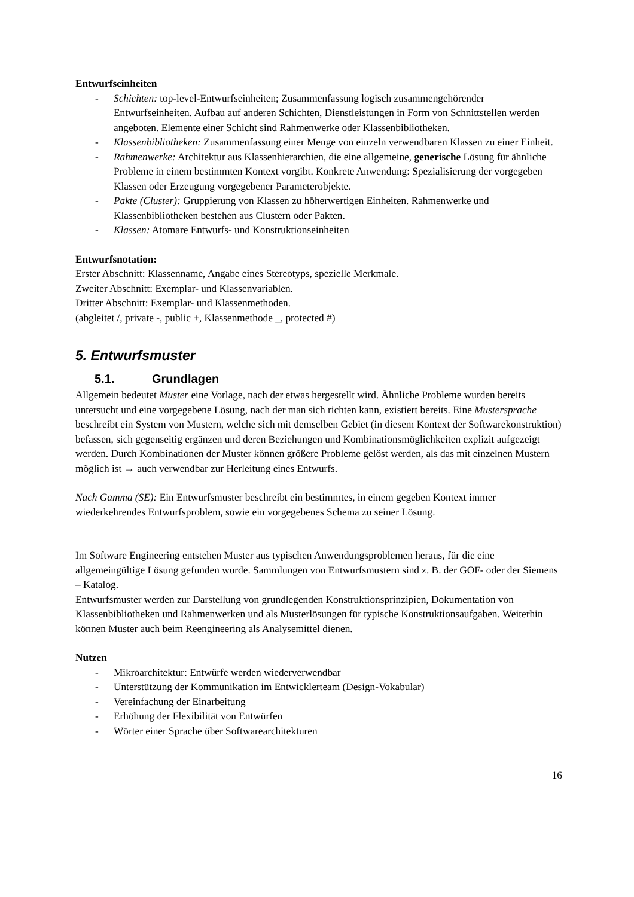Entwurfseinheiten
- Schichten: top-level-Entwurfseinheiten; Zusammenfassung logisch zusammengehörender Entwurfseinheiten. Aufbau auf anderen Schichten, Dienstleistungen in Form von Schnittstellen werden angeboten. Elemente einer Schicht sind Rahmenwerke oder Klassenbibliotheken.
- Klassenbibliotheken: Zusammenfassung einer Menge von einzeln verwendbaren Klassen zu einer Einheit.
- Rahmenwerke: Architektur aus Klassenhierarchien, die eine allgemeine, generische Lösung für ähnliche Probleme in einem bestimmten Kontext vorgibt. Konkrete Anwendung: Spezialisierung der vorgegeben Klassen oder Erzeugung vorgegebener Parameterobjekte.
- Pakte (Cluster): Gruppierung von Klassen zu höherwertigen Einheiten. Rahmenwerke und Klassenbibliotheken bestehen aus Clustern oder Pakten.
- Klassen: Atomare Entwurfs- und Konstruktionseinheiten
Entwurfsnotation:
Erster Abschnitt: Klassenname, Angabe eines Stereotyps, spezielle Merkmale.
Zweiter Abschnitt: Exemplar- und Klassenvariablen.
Dritter Abschnitt: Exemplar- und Klassenmethoden.
(abgleitet /, private -, public +, Klassenmethode _, protected #)
5. Entwurfsmuster
5.1. Grundlagen
Allgemein bedeutet Muster eine Vorlage, nach der etwas hergestellt wird. Ähnliche Probleme wurden bereits untersucht und eine vorgegebene Lösung, nach der man sich richten kann, existiert bereits. Eine Mustersprache beschreibt ein System von Mustern, welche sich mit demselben Gebiet (in diesem Kontext der Softwarekonstruktion) befassen, sich gegenseitig ergänzen und deren Beziehungen und Kombinationsmöglichkeiten explizit aufgezeigt werden. Durch Kombinationen der Muster können größere Probleme gelöst werden, als das mit einzelnen Mustern möglich ist → auch verwendbar zur Herleitung eines Entwurfs.
Nach Gamma (SE): Ein Entwurfsmuster beschreibt ein bestimmtes, in einem gegeben Kontext immer wiederkehrendes Entwurfsproblem, sowie ein vorgegebenes Schema zu seiner Lösung.
Im Software Engineering entstehen Muster aus typischen Anwendungsproblemen heraus, für die eine allgemeingültige Lösung gefunden wurde. Sammlungen von Entwurfsmustern sind z. B. der GOF- oder der Siemens – Katalog.
Entwurfsmuster werden zur Darstellung von grundlegenden Konstruktionsprinzipien, Dokumentation von Klassenbibliotheken und Rahmenwerken und als Musterlösungen für typische Konstruktionsaufgaben. Weiterhin können Muster auch beim Reengineering als Analysemittel dienen.
Nutzen
- Mikroarchitektur: Entwürfe werden wiederverwendbar
- Unterstützung der Kommunikation im Entwicklerteam (Design-Vokabular)
- Vereinfachung der Einarbeitung
- Erhöhung der Flexibilität von Entwürfen
- Wörter einer Sprache über Softwarearchitekturen
16